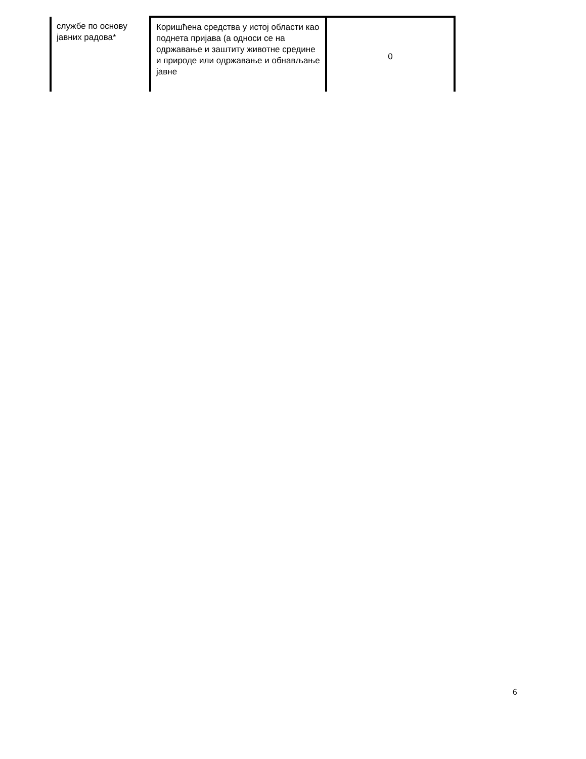| службе по основу јавних радова* | Коришћена средства у истој области као поднета пријава (а односи се на одржавање и заштиту животне средине и природе или одржавање и обнављање јавне | 0 |
6